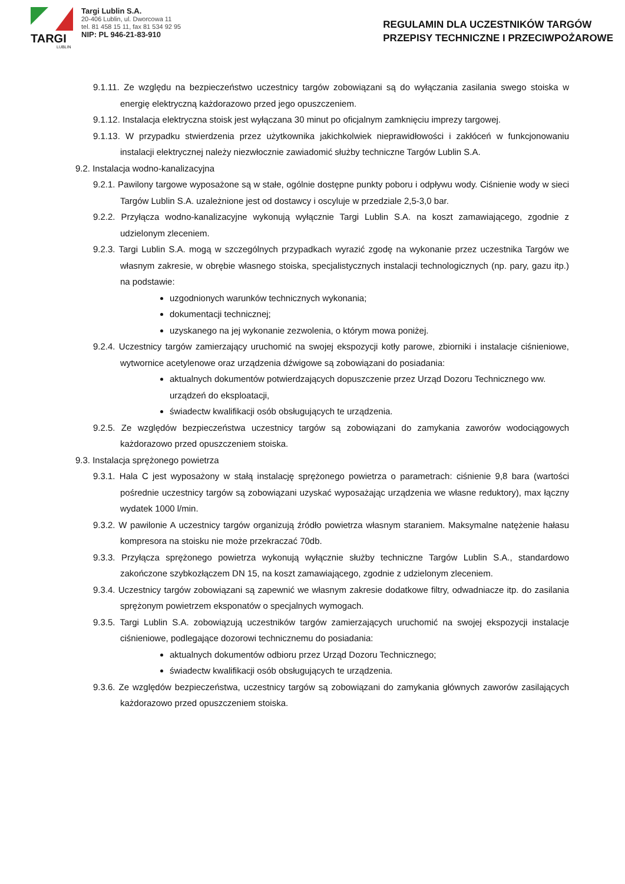TARGI
LUBLIN
Targi Lublin S.A.
20-406 Lublin, ul. Dworcowa 11
tel. 81 458 15 11, fax 81 534 92 95
NIP: PL 946-21-83-910
REGULAMIN DLA UCZESTNIKÓW TARGÓW
PRZEPISY TECHNICZNE I PRZECIWPOŻAROWE
9.1.11. Ze względu na bezpieczeństwo uczestnicy targów zobowiązani są do wyłączania zasilania swego stoiska w energię elektryczną każdorazowo przed jego opuszczeniem.
9.1.12. Instalacja elektryczna stoisk jest wyłączana 30 minut po oficjalnym zamknięciu imprezy targowej.
9.1.13. W przypadku stwierdzenia przez użytkownika jakichkolwiek nieprawidłowości i zakłóceń w funkcjonowaniu instalacji elektrycznej należy niezwłocznie zawiadomić służby techniczne Targów Lublin S.A.
9.2. Instalacja wodno-kanalizacyjna
9.2.1. Pawilony targowe wyposażone są w stałe, ogólnie dostępne punkty poboru i odpływu wody. Ciśnienie wody w sieci Targów Lublin S.A. uzależnione jest od dostawcy i oscyluje w przedziale 2,5-3,0 bar.
9.2.2. Przyłącza wodno-kanalizacyjne wykonują wyłącznie Targi Lublin S.A. na koszt zamawiającego, zgodnie z udzielonym zleceniem.
9.2.3. Targi Lublin S.A. mogą w szczególnych przypadkach wyrazić zgodę na wykonanie przez uczestnika Targów we własnym zakresie, w obrębie własnego stoiska, specjalistycznych instalacji technologicznych (np. pary, gazu itp.) na podstawie:
uzgodnionych warunków technicznych wykonania;
dokumentacji technicznej;
uzyskanego na jej wykonanie zezwolenia, o którym mowa poniżej.
9.2.4. Uczestnicy targów zamierzający uruchomić na swojej ekspozycji kotły parowe, zbiorniki i instalacje ciśnieniowe, wytwornice acetylenowe oraz urządzenia dźwigowe są zobowiązani do posiadania:
aktualnych dokumentów potwierdzających dopuszczenie przez Urząd Dozoru Technicznego ww. urządzeń do eksploatacji,
świadectw kwalifikacji osób obsługujących te urządzenia.
9.2.5. Ze względów bezpieczeństwa uczestnicy targów są zobowiązani do zamykania zaworów wodociągowych każdorazowo przed opuszczeniem stoiska.
9.3. Instalacja sprężonego powietrza
9.3.1. Hala C jest wyposażony w stałą instalację sprężonego powietrza o parametrach: ciśnienie 9,8 bara (wartości pośrednie uczestnicy targów są zobowiązani uzyskać wyposażając urządzenia we własne reduktory), max łączny wydatek 1000 l/min.
9.3.2. W pawilonie A uczestnicy targów organizują źródło powietrza własnym staraniem. Maksymalne natężenie hałasu kompresora na stoisku nie może przekraczać 70db.
9.3.3. Przyłącza sprężonego powietrza wykonują wyłącznie służby techniczne Targów Lublin S.A., standardowo zakończone szybkozłączem DN 15, na koszt zamawiającego, zgodnie z udzielonym zleceniem.
9.3.4. Uczestnicy targów zobowiązani są zapewnić we własnym zakresie dodatkowe filtry, odwadniacze itp. do zasilania sprężonym powietrzem eksponatów o specjalnych wymogach.
9.3.5. Targi Lublin S.A. zobowiązują uczestników targów zamierzających uruchomić na swojej ekspozycji instalacje ciśnieniowe, podlegające dozorowi technicznemu do posiadania:
aktualnych dokumentów odbioru przez Urząd Dozoru Technicznego;
świadectw kwalifikacji osób obsługujących te urządzenia.
9.3.6. Ze względów bezpieczeństwa, uczestnicy targów są zobowiązani do zamykania głównych zaworów zasilających każdorazowo przed opuszczeniem stoiska.